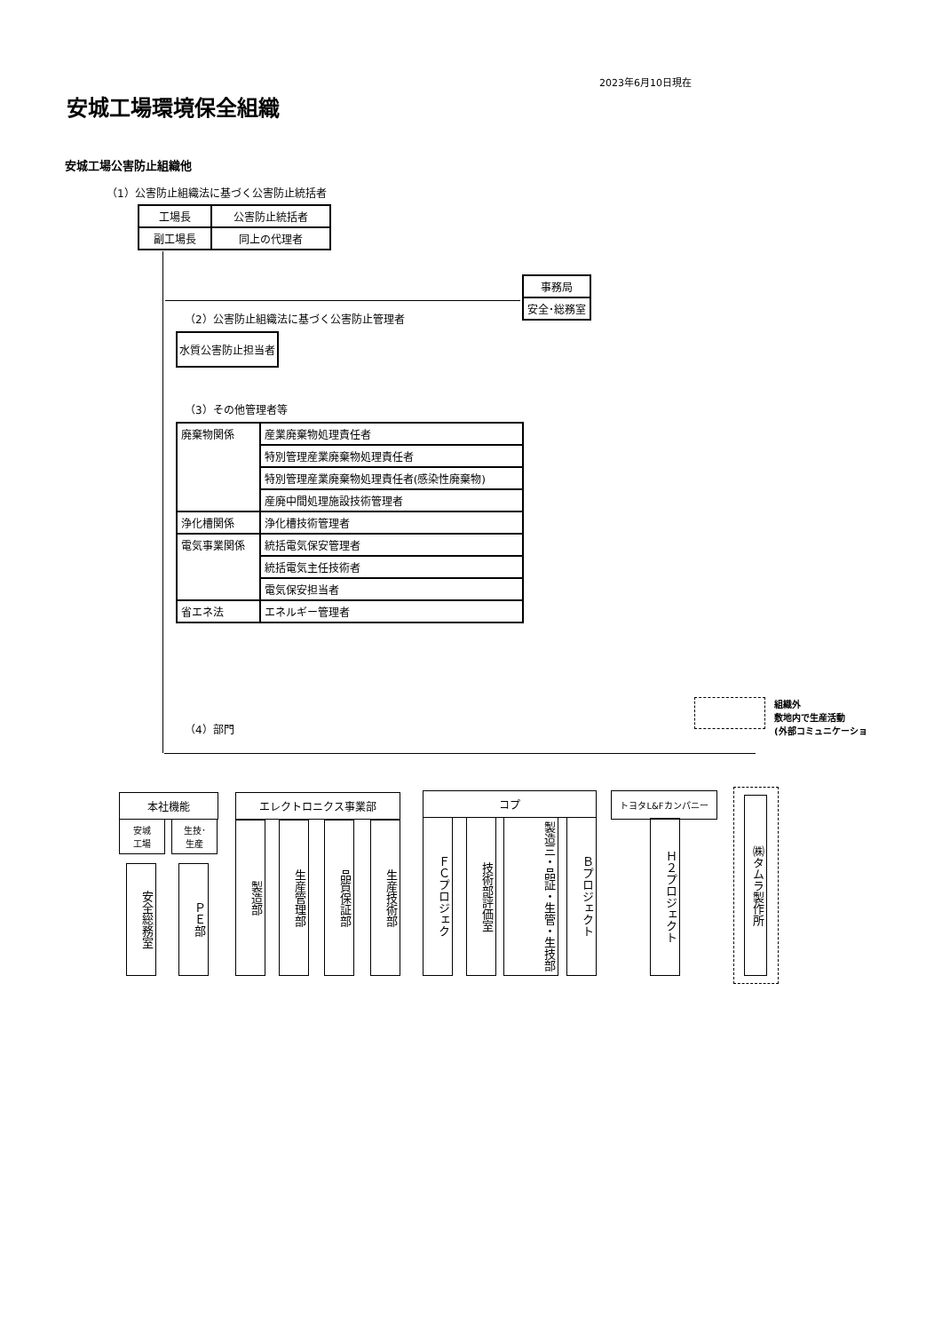2023年6月10日現在
安城工場環境保全組織
安城工場公害防止組織他
（1）公害防止組織法に基づく公害防止統括者
| 工場長 | 公害防止統括者 |
| 副工場長 | 同上の代理者 |
| 事務局 |
| 安全･総務室 |
（2）公害防止組織法に基づく公害防止管理者
| 水質公害防止担当者 |
（3）その他管理者等
| 廃棄物関係 | 産業廃棄物処理責任者 |
| | 特別管理産業廃棄物処理責任者 |
| | 特別管理産業廃棄物処理責任者(感染性廃棄物) |
| | 産廃中間処理施設技術管理者 |
| 浄化槽関係 | 浄化槽技術管理者 |
| 電気事業関係 | 統括電気保安管理者 |
| | 統括電気主任技術者 |
| | 電気保安担当者 |
| 省エネ法 | エネルギー管理者 |
組織外
敷地内で生産活動
(外部コミュニケーショ
（4）部門
本社機能
安城
工場
生技･
生産
安全総務室
ＰＥ部
エレクトロニクス事業部
製造部
生産管理部
品質保証部
生産技術部
コプ
ＦＣプロジェク
技術部評価室
製造三・品証・生管・生技部
Ｂプロジェクト
トヨタL&Fカンパニー
Ｈ２プロジェクト
㈱タムラ製作所